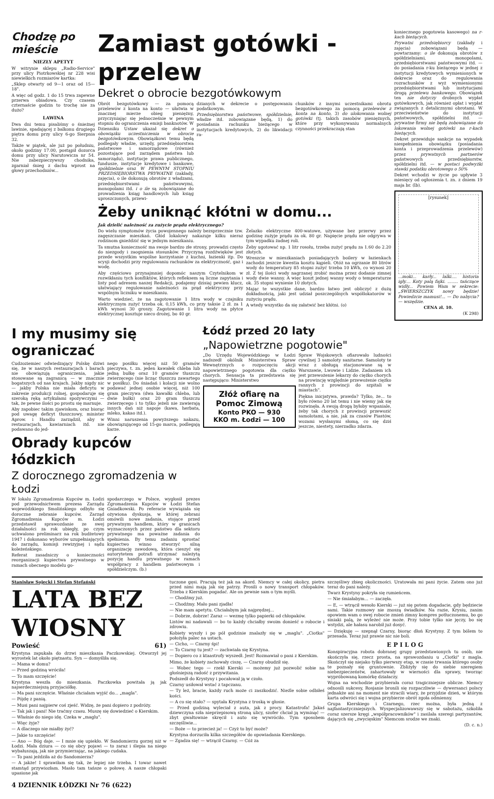Chodzę po mieście
NIEZŁY APETYT
W witrynie sklepu „Radio-Service" przy ulicy Piotrkowskiej nr 228 wisi niewielkich rozmiarów kartka:
„Sklep otwarty od 9—1 oraz od 15—18".
A więc od godz. 1 do 15 trwa zapewne przerwa obiadowa. Czy czasem czternaście godzin to trochę nie za dużo?
LAWINA
Dwa dni temu pisaliśmy o śnieżnej lawinie, spadającej z balkonu drugiego piętra domu przy ulicy 6-go Sierpnia 32.
Także w piątek, ale już po południu, około godziny 17.00, postąpił dozorca domu przy ulicy Narutowicza nr 54. Nie zabezpieczywszy chodnika, zgarniał śnieg z dachu wprost na głowy przechodniów...
Zamiast gotówki - przelew
Dekret o obrocie bezgotówkowym
Obrót bezgotówkowy — za pomocą przelewów z konta na konto — ułatwia w znacznej mierze obieg pieniężny, przyczyniając się jednocześnie w pewnym stopniu do ograniczenia emisji banknotów. W Dzienniku Ustaw ukazał się dekret o obowiązku uczestniczenia w obrocie bezgotówkowym. Obowiązkowi temu będą podlegały władze, urzędy, przedsiębiorstwa państwowe i samorządowe (również pozostające pod zarządem państwa lub samorządu), instytucje prawa publicznego, fundusze, instytucje kredytowe i bankowe, spółdzielnie oraz W PEWNYM STOPNIU PRZEDSIĘBIORSTWA PRYWATNE (zakłady, zajęcia), o ile dokonują obrotów z władzami, przedsiębiorstwami państwowymi, monopolami itd. i o ile są zobowiązane do prowadzenia ksiąg handlowych lub ksiąg uproszczonych, przewi-
dzianych w dekrecie o postępowaniu podatkowym.
Przedsiębiorstwa państwowe, spółdzielnie, władze itd. zobowiązane będą, 1) do posiadania rachunku bieżącego w instytucjach kredytowych, 2) do likwidacji ra-
chunków z innymi uczestnikami obrotu bezgotówkowego za pomocą przelewów z konta na konto, 3) do ulokowania wolnej gotówki (tj. takich zasobów pieniężnych, które przy wykonywaniu normalnych czynności przekraczają stan
Żeby uniknąć kłótni w domu...
Jak dzielić należność za zużycie prądu elektrycznego?
Do wielu symptomów życia powojennego należy bezsprzecznie tzw. zagęszczanie mieszkań. Głód lokalowy nakazuje kilku nieraz rodzinom gnieździć się w jednym mieszkaniu.
Ta smutna konieczność ma swoje bardzo złe strony, prowadzi często do niezgody i zaognienia stosunków. Przyczyną rozdźwięków jest przede wszystkim wspólne korzystanie z kuchni, łazienki itp. Do scysji dochodzi przy regulowaniu rachunków za elektryczność, gaz i wodę.
Aby częściowo przynajmniej dopomóc naszym Czytelnikom w rozwikłaniu tych konfliktów, których refleksem są liczne zapytania i listy pod adresem naszej Redakcji, podajemy dzisiaj pewien klucz, ułatwiający regulowanie należności za prąd elektryczny przy wspólnym liczniku w mieszkaniu.
Warto wiedzieć, że na zagotowanie 1 litra wody w czajniku elektrycznym zużyć trzeba ok. 0,15 kWh, co przy taksie 2 zł. za 1 kWh wynosi 30 groszy. Zagotowanie 1 litra wody na płytce elektrycznej kosztuje nieco drożej, bo 40 gr.
Żelazko elektryczne 400-watowe, używane bez przerwy przez godzinę zużyje prądu za ok. 80 gr. Napięcie prądu nie odgrywa w tym wypadku żadnej roli.
Żeby ugotować np. 1 litr rosołu, trzeba zużyć prądu za 1.60 do 2.20 złotych.
Wreszcie w mieszkaniach posiadających boilery w łazienkach zachodzi jeszcze kwestia kosztu kąpieli. Otóż na ogrzanie 80 litrów wody do temperatury 85 stopni zużyć trzeba 10 kWh, co wynosi 20 zł. Z tej ilości wody nagrzanej zrobić można przez dodanie zimnej wody dwie wanny. A więc koszt jednej wanny wody o temperaturze ok. 35 stopni wyniesie 10 złotych.
Mając te wszystkie dane, bardzo łatwo jest obliczyć z dużą dokładnością, jaki jest udział poszczególnych współlokatorów w zużyciu prądu.
A wtedy wszystko da się załatwić bez kłótni. (o)
koniecznego pogotowia kasowego) na r-kach bieżących.
Prywatni przedsiębiorcy (zakłady i zajęcia) zobowiązani będą — powtarzamy: o ile dokonują obrotów z spółdzielniami, monopolami, przedsiębiorstwami państwowymi itd. — do posiadania r-ku bieżącego w jednej z instytucji kredytowych wymienionych w dekrecie oraz do regulowania rozrachunków z wyż wymienionymi przedsiębiorstwami lub instytucjami drogą przelewu bankowego. Obowiązek ten nie dotyczy drobnych wypłat gotówkowych, jak również opłat i wypłat związanych z detalicznymi obrotami. W przeciwieństwie do instytucji państwowych, spółdzielni itd. — prywatne firmy nie będą zobowiązane do lokowania wolnej gotówki na r-kach bieżących.
Dekret przewiduje sankcje na wypadek niespełnienia obowiązku (posiadania konta i przeprowadzenia przelewów) przez prywatnych partnerów państwowych przedsiębiorstw, spółdzielni itd. — w postaci podwyżki stawki podatku obrotowego o 50%
Dekret wchodzi w życie po upływie 3 miesięcy od ogłoszenia t. zn. z dniem 19 maja br. (lb).
[rysunek]
...moki... karły... lalki.... historia igły.... Koty palą fajki. ........ tańczące widły... Powiem Wam w sekrecie: „ŚWIERSZCZYK nowy będzie! Powiedzcie mamusi!... — Do nabycia?— wszędzie.
CENA zł. 10.
(K 298)
I my musimy się ograniczać
Cudzoziemiec odwiedzający Polskę dziwi się, że w naszych restauracjach i barach nie obowiązują ograniczenia, jakie stosowane są zagranicą — w znacznie bogatszych od nas krajach. Jakby nigdy nic — jakby Polska nie miała deficytu w zakresie produkcji rolnej, gospodaruje się szeroką ręką artykułami spożywczymi — tak, że pewne ilości po prostu się marnuje.
Aby zapobiec takim zjawiskom, oraz biorąc pod uwagę deficyt tłuszczowy, minister Aprow. i Handlu zarządził, aby w restauracjach, kawiarniach itd. nie podawano do jed-
nego posiłku więcej niż 50 gramów pieczywa, t. zn. jeden kawałek chleba lub jedną bułkę oraz 10 gramów tłuszczu zwierzęcego (nie licząc tłuszczu zawartego w posiłku). Do śniadań i kolacji nie wolno podawać jednej osobie więcej, niż 100 gram pieczywa (dwa kawałki chleba, lub dwie bułki) oraz 20 gram tłuszczu zwierzęcego i to tylko jeżeli nie zawierają innych dań niż napoje (kawa, herbata, mleko, kakao itd.).
Winni naruszenia powyższego nakazu, obowiązującego od 15-go marca, podlegają karze.
Obrady kupców łódzkich
Z dorocznego zgromadzenia w Łodzi
W lokalu Zgromadzenia Kupców m. Łodzi pod przewodnictwem prezesa Zarządu wojewódzkiego Smolińskiego odbyło się doroczne zebranie kupców. Zarząd Zgromadzenia Kupców m. Łodzi przedstawił sprawozdanie ze swej działalności za rok ubiegły, po czym uchwalono preliminarz na rok budżetowy 1947 i dokonano wyborów uzupełniających do zarządu, komisji rewizyjnej i sądu koleżeńskiego.
Referat zasadniczy o konieczności reorganizacji kupiectwa prywatnego w ramach obecnego modelu go-
spodarczego w Polsce, wygłosił prezes Zgromadzenia Kupców w Łodzi Stefan Gniadkowski. Po referacie wywiązała się ożywiona dyskusja, w której zebrani omówili nowe zadania, stojące przed prywatnym handlem, który w granicach wyznaczonych przez państwo dla sektoru prywatnego ma poważne zadania do spełnienia. By temu zadaniu sprostać kupiectwo winno stworzyć silną organizację zawodową, która cieszyć się autorytetem potrafi utrzymać należytą pozycję handlu prywatnego w ramach współpracy z handlem państwowym i spółdzielczym. (b.)
Łódź przed 20 laty
„Napowietrzne pogotowie"
„Do Urzędu Wojewódzkiego w Łodzi nadszedł okólnik Ministerstwa Spraw Wewnętrznych o rozpoczęciu akcji napowietrznego pogotowia dla ciężko chorych. Sensacja ta przedstawia się następująco: Ministerstwo
Złóż ofiarę na Pomoc Zimową
Konto PKO — 930
KKO m. Łodzi — 100
Spraw Wojskowych ofiarowało ludności cywilnej 3 samoloty sanitarne. Samoloty te wraz z obsługą stacjonowane są w Warszawie, Lwowie i Lidzie. Zadaniem ich jest przewożenie lekarzy do ciężko chorych na prowincję względnie przewożenie ciężko rannych z prowincji do szpitali w miastach".
Piękna inicjatywa, prawda? Tylko, że... to było równo 20 lat temu i nie wiemy jak się rozwinęła. A swoją drogą byłoby wspaniale, żeby tak chorych z prowincji przewozić samolotami, a nie, jak za czasów Piastów, wozami wysłanymi słomą, co się dziś jeszcze, niestety, nierzadko zdarza.
Stanisław Sojecki i Stefan Stefański
LATA BEZ WIOSNY
Powieść 61)
Krystyna zapukała do drzwi mieszkania Paczkowskiej. Otworzył jej wyrostek lat około piętnastu. Syn — domyśliła się.
— Mama w domu?
— Przed godziną wróciła!
— To mam szczęście!
Krystyna weszła do mieszkania. Paczkowka powitała ją jak najserdeczniejszą przyjaciółkę.
— Ma pani szczęście. Właśnie chciałam wyjść do... „magla".
— Pójdę z panią.
— Musi pani najpierw coś zjeść. Widzę, że pani dopiero z podróży.
— Tak jak i pani! Nie traćmy czasu. Muszę się dowiedzieć o Kierskim.
— Właśnie do niego idę. Czeka w „maglu".
— Więc żyje?
— A dlaczego nie miałby żyć?
— Jakie to szczęście!
— Ano — Bóg daje. — I mnie się upiekło. W Sandomierzu gorzej niż w Łodzi. Mała dziura — co się obcy pojawi — to zaraz i ślepia na niego wybałuszają, jak nie przymierzając, na jakiego cudaka.
— To pani jeździła aż do Sandomierza?
— A jakże! I sprawiłam się tak, że lepiej nie trzeba. I towar nawet stamtąd przywiozłam. Masło tam tańsze o połowę. A nasze chłopaki upasione jak
tuczone gęsi. Pracują też jak na akord. Niemcy w całej okolicy, pietra przed nimi mają jak się patrzy. Prosili o nowy transport chłopaków. Trzeba z Kierskim pogadać. Ale on pewnie sam o tym myśli.
— Chodźmy już.
— Chodźmy. Mało pani zjadła!
— Nie mam apetytu. Chciałabym jak najprędzej...
— Dobrze, dobrze! Zaraz — wezmę tylko papierki od chłopaków.
Listów mi nadawali — bo to każdy chciałby swoim donieść o robocie i zdrowiu.
Kobiety wyszły i po pół godzinie znalazły się w „maglu". „Ciotka" położyła palec na ustach.
— Cicho, — Czarny śpi!
— To Czarny tu jest? — zachwiała się Krystyna.
— Dopiero co z ktaastrofy wyszedł. Jest! Rozmawiał o pani z Kierskim.
Mimo, że kobiety zachowały ciszę, — Czarny obudził się.
— Wobec tego — rzekł Kierski — możemy już pozwolić sobie na głośniejszą radość z przywitania.
Podszedł do Krystyny i pocałował ją w czoło.
Czarny usiłował wstać z tapczanu.
— Ty leż, bracie, każdy ruch może ci zaszkodzić. Nieźle sobie odbiłeś kości.
— A co się stało? — spytała Krystyna z troską w głosie.
— Przed godziną wyleciał z auta, jak z procy. Katastrofa! Jakaś dziewczyna szła nieprzepisową stroną ulicy, szofer chciał ją wyminąć — zbyt gwałtownie skręcił i auto się wywróciło. Tym sposobem szczęśliwie...
— Boże — to przecież ja! — Czyż to być może?
Krystyna dorzuciła kilka szczegółów do opowiadania Kierskiego.
— Zgadza się! — wtrącił Czarny. — Cóż za
szczęśliwy zbieg okoliczności. Uratowała mi pani życie. Zatem ono już teraz do pani należy.
Twarz Krystyny pokryła się rumieńcem.
— Nie śmiałabym... — zaczęła.
— E, — wtrącił wesoło Kierski — już się potem dogadacie, gdy będziecie sami. Takie rozmowy nie znoszą świadków. Na razie, Krysiu, zanim opowiem wam o swej robocie zmień zimny kompres potłuczonemu, bo go siniaki palą, że wyleżeć nie może. Przy tobie tylko nie jęczy, bo się wstydzi, ale hałasu narobił już dosyć.
— Dziękuję — szepnął Czarny, biorąc dłoń Krystyny. Z tym bólem to przesada. Teraz już prawie nic nie boli.
E P I L O G
Konspiracyjna robota dobranej grupy przedstawionych tu osób, nie skończyła się, rzecz prosta, na sprawozdaniu u „Ciotki" z magla. Skończył się niejako tylko pierwszy etap, w czasie trwania którego osoby te poznały się gruntownie. Zbliżyły się do siebie szeregiem niebezpieczeństw, zahartowały w wierności dla sprawy, tworząc wypróbowaną komórkę działaczy.
Wojna na wschodzie przybierała coraz tragiczniejsze oblicze. Niemcy odnosili sukcesy, Rosjanie bronili się rozpaczliwie — dywersanci polscy jednakże ani na moment nie stracili wiary, że przyjdzie dzień, w którym karta odwróci się i wojna przybierze obrót zgoła odmienny.
Grupa Kierskiego i Czarnego, rzec można, była jedną z najfantastyczniejszych. Wyspecjalizowawszy się w sabotażu, szkoliła coraz szersze kręgi „współpracowników" i zasilała szeregi partyzantów, dających się „zwycięskim" Niemcom srodze we znaki.
(D. c. n.)
4 DZIENNIK ŁÓDZKI Nr 76 (622)